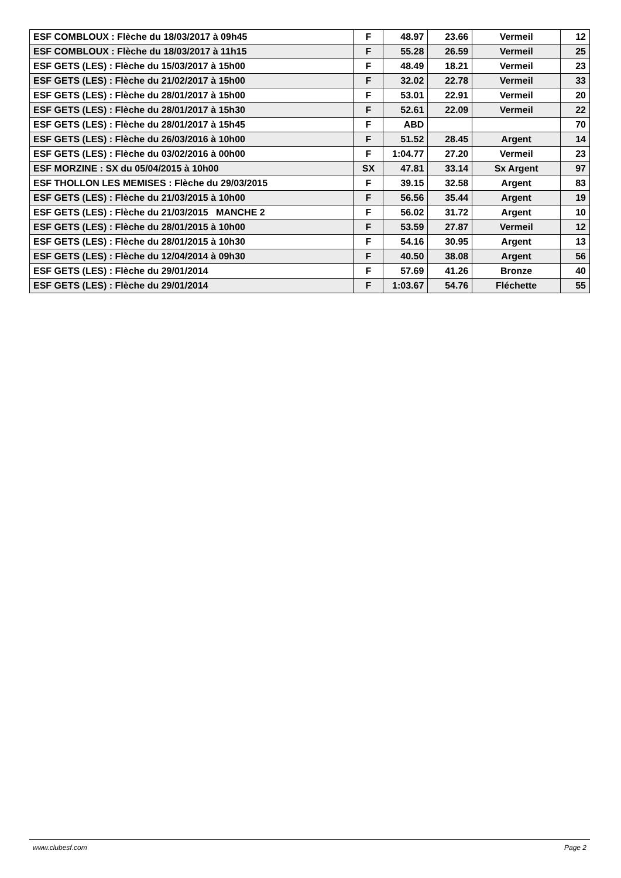| ESF COMBLOUX : Flèche du 18/03/2017 à 09h45 | F | 48.97 | 23.66 | Vermeil | 12 |
| ESF COMBLOUX : Flèche du 18/03/2017 à 11h15 | F | 55.28 | 26.59 | Vermeil | 25 |
| ESF GETS (LES) : Flèche du 15/03/2017 à 15h00 | F | 48.49 | 18.21 | Vermeil | 23 |
| ESF GETS (LES) : Flèche du 21/02/2017 à 15h00 | F | 32.02 | 22.78 | Vermeil | 33 |
| ESF GETS (LES) : Flèche du 28/01/2017 à 15h00 | F | 53.01 | 22.91 | Vermeil | 20 |
| ESF GETS (LES) : Flèche du 28/01/2017 à 15h30 | F | 52.61 | 22.09 | Vermeil | 22 |
| ESF GETS (LES) : Flèche du 28/01/2017 à 15h45 | F | ABD | | | 70 |
| ESF GETS (LES) : Flèche du 26/03/2016 à 10h00 | F | 51.52 | 28.45 | Argent | 14 |
| ESF GETS (LES) : Flèche du 03/02/2016 à 00h00 | F | 1:04.77 | 27.20 | Vermeil | 23 |
| ESF MORZINE : SX du 05/04/2015 à 10h00 | SX | 47.81 | 33.14 | Sx Argent | 97 |
| ESF THOLLON LES MEMISES : Flèche du 29/03/2015 | F | 39.15 | 32.58 | Argent | 83 |
| ESF GETS (LES) : Flèche du 21/03/2015 à 10h00 | F | 56.56 | 35.44 | Argent | 19 |
| ESF GETS (LES) : Flèche du 21/03/2015 MANCHE 2 | F | 56.02 | 31.72 | Argent | 10 |
| ESF GETS (LES) : Flèche du 28/01/2015 à 10h00 | F | 53.59 | 27.87 | Vermeil | 12 |
| ESF GETS (LES) : Flèche du 28/01/2015 à 10h30 | F | 54.16 | 30.95 | Argent | 13 |
| ESF GETS (LES) : Flèche du 12/04/2014 à 09h30 | F | 40.50 | 38.08 | Argent | 56 |
| ESF GETS (LES) : Flèche du 29/01/2014 | F | 57.69 | 41.26 | Bronze | 40 |
| ESF GETS (LES) : Flèche du 29/01/2014 | F | 1:03.67 | 54.76 | Fléchette | 55 |
www.clubesf.com Page 2